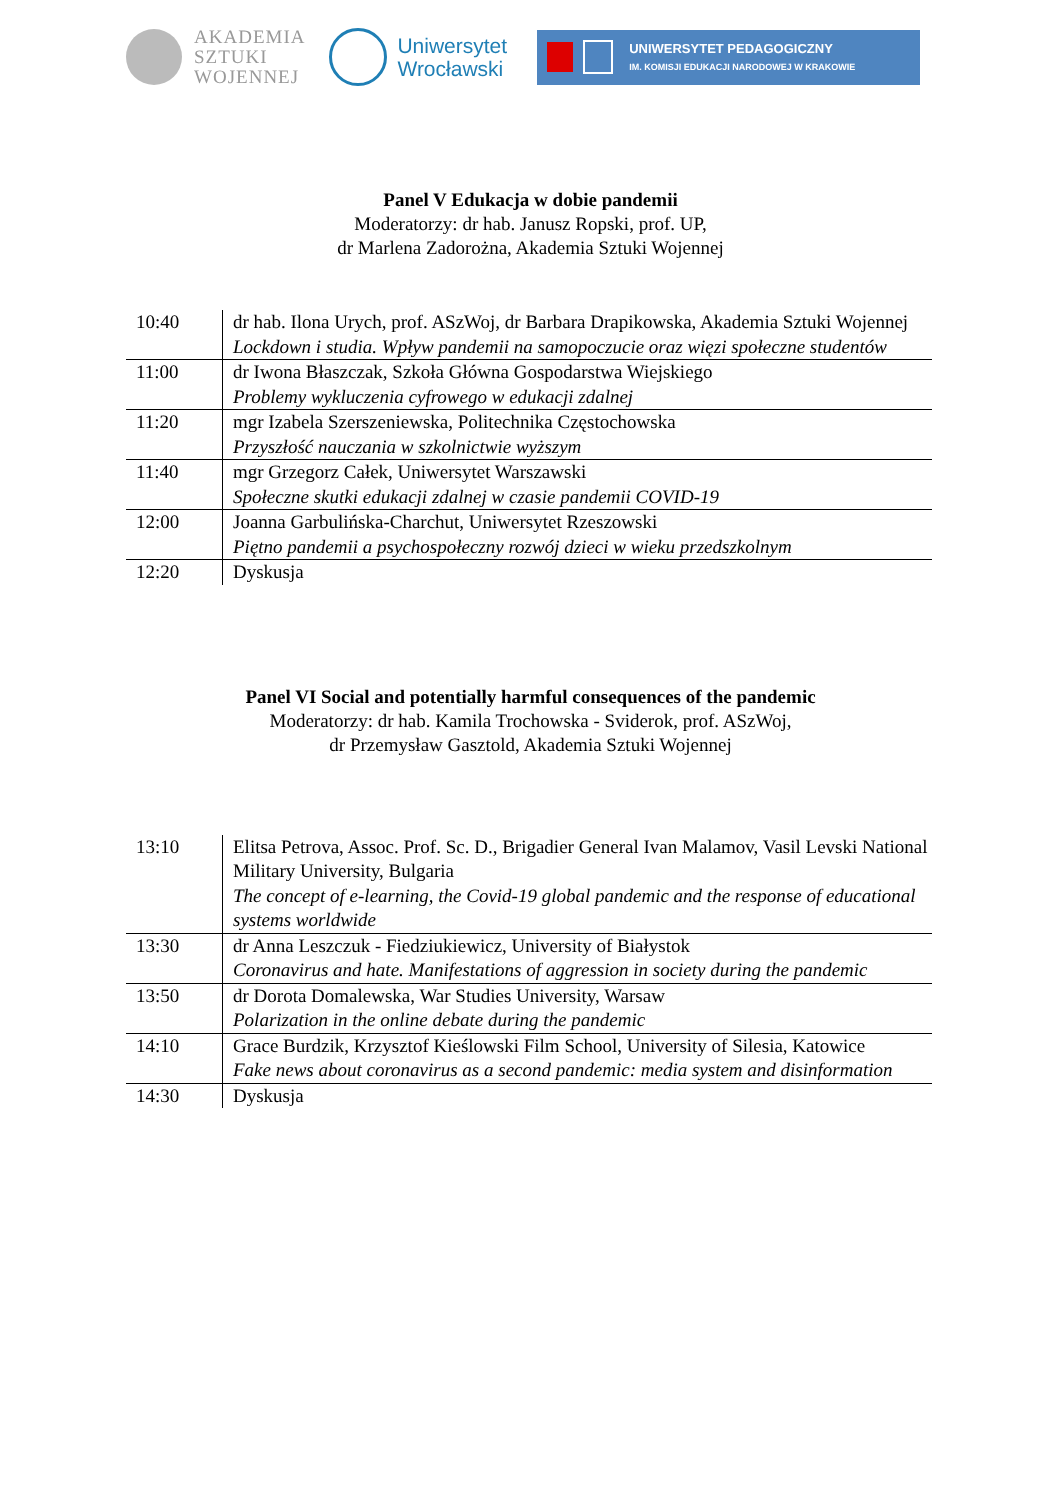AKADEMIA
SZTUKI
WOJENNEJ
Uniwersytet
Wrocławski
UNIWERSYTET PEDAGOGICZNY
IM. KOMISJI EDUKACJI NARODOWEJ W KRAKOWIE
Panel V Edukacja w dobie pandemii
Moderatorzy: dr hab. Janusz Ropski, prof. UP,
dr Marlena Zadorożna, Akademia Sztuki Wojennej
| 10:40 | dr hab. Ilona Urych, prof. ASzWoj, dr Barbara Drapikowska, Akademia Sztuki Wojennej Lockdown i studia. Wpływ pandemii na samopoczucie oraz więzi społeczne studentów |
| 11:00 | dr Iwona Błaszczak, Szkoła Główna Gospodarstwa Wiejskiego Problemy wykluczenia cyfrowego w edukacji zdalnej |
| 11:20 | mgr Izabela Szerszeniewska, Politechnika Częstochowska Przyszłość nauczania w szkolnictwie wyższym |
| 11:40 | mgr Grzegorz Całek, Uniwersytet Warszawski Społeczne skutki edukacji zdalnej w czasie pandemii COVID-19 |
| 12:00 | Joanna Garbulińska-Charchut, Uniwersytet Rzeszowski Piętno pandemii a psychospołeczny rozwój dzieci w wieku przedszkolnym |
| 12:20 | Dyskusja |
Panel VI Social and potentially harmful consequences of the pandemic
Moderatorzy: dr hab. Kamila Trochowska - Sviderok, prof. ASzWoj,
dr Przemysław Gasztold, Akademia Sztuki Wojennej
| 13:10 | Elitsa Petrova, Assoc. Prof. Sc. D., Brigadier General Ivan Malamov, Vasil Levski National Military University, Bulgaria The concept of e-learning, the Covid-19 global pandemic and the response of educational systems worldwide |
| 13:30 | dr Anna Leszczuk - Fiedziukiewicz, University of Białystok Coronavirus and hate. Manifestations of aggression in society during the pandemic |
| 13:50 | dr Dorota Domalewska, War Studies University, Warsaw Polarization in the online debate during the pandemic |
| 14:10 | Grace Burdzik, Krzysztof Kieślowski Film School, University of Silesia, Katowice Fake news about coronavirus as a second pandemic: media system and disinformation |
| 14:30 | Dyskusja |